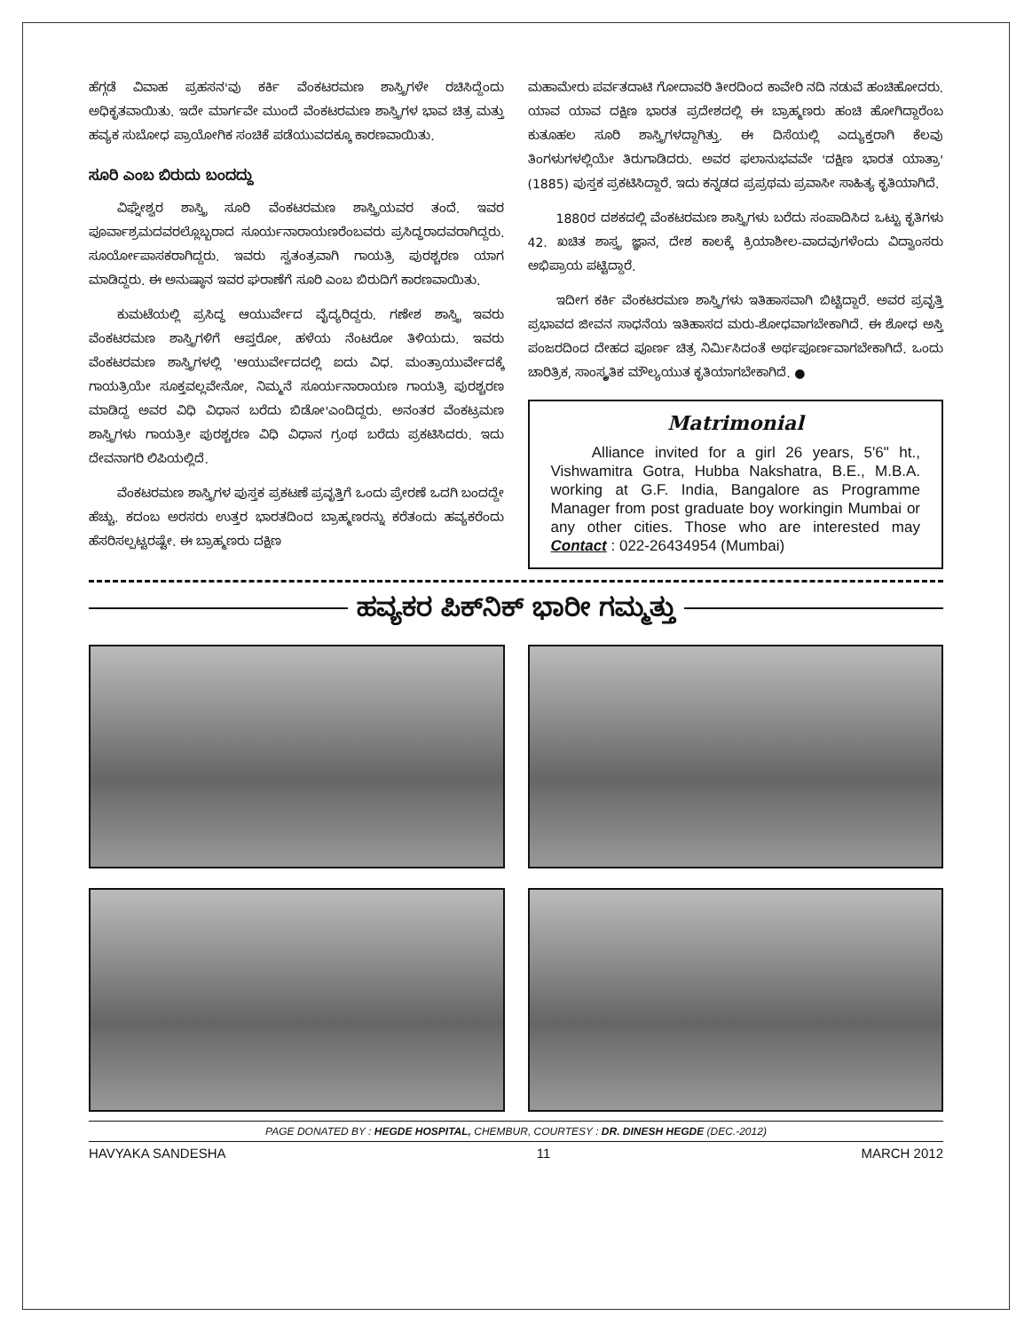ಹೆಗ್ಗಡೆ ವಿವಾಹ ಪ್ರಹಸನ'ವು ಕರ್ಕಿ ವೆಂಕಟರಮಣ ಶಾಸ್ತ್ರಿಗಳೇ ರಚಿಸಿದ್ದೆಂದು ಅಧಿಕೃತವಾಯಿತು. ಇದೇ ಮಾರ್ಗವೇ ಮುಂದೆ ವೆಂಕಟರಮಣ ಶಾಸ್ತ್ರಿಗಳ ಭಾವ ಚಿತ್ರ ಮತ್ತು ಹವ್ಯಕ ಸುಬೋಧ ಪ್ರಾಯೋಗಿಕ ಸಂಚಿಕೆ ಪಡೆಯುವದಕ್ಕೂ ಕಾರಣವಾಯಿತು.
ಸೂರಿ ಎಂಬ ಬಿರುದು ಬಂದದ್ದು
ವಿಘ್ನೇಶ್ವರ ಶಾಸ್ತ್ರಿ ಸೂರಿ ವೆಂಕಟರಮಣ ಶಾಸ್ತ್ರಿಯವರ ತಂದೆ. ಇವರ ಪೂರ್ವಾಶ್ರಮದವರಲ್ಲೊಬ್ಬರಾದ ಸೂರ್ಯನಾರಾಯಣರೆಂಬವರು ಪ್ರಸಿದ್ಧರಾದವರಾಗಿದ್ದರು. ಸೂರ್ಯೋಪಾಸಕರಾಗಿದ್ದರು. ಇವರು ಸ್ವತಂತ್ರವಾಗಿ ಗಾಯತ್ರಿ ಪುರಶ್ಚರಣ ಯಾಗ ಮಾಡಿದ್ದರು. ಈ ಅನುಷ್ಠಾನ ಇವರ ಘರಾಣೆಗೆ ಸೂರಿ ಎಂಬ ಬಿರುದಿಗೆ ಕಾರಣವಾಯಿತು.
ಕುಮಟೆಯಲ್ಲಿ ಪ್ರಸಿದ್ಧ ಆಯುರ್ವೇದ ವೈದ್ಯರಿದ್ದರು. ಗಣೇಶ ಶಾಸ್ತ್ರಿ ಇವರು ವೆಂಕಟರಮಣ ಶಾಸ್ತ್ರಿಗಳಿಗೆ ಆಪ್ತರೋ, ಹಳೆಯ ನೆಂಟರೋ ತಿಳಿಯದು. ಇವರು ವೆಂಕಟರಮಣ ಶಾಸ್ತ್ರಿಗಳಲ್ಲಿ 'ಆಯುರ್ವೇದದಲ್ಲಿ ಐದು ವಿಧ. ಮಂತ್ರಾಯುರ್ವೇದಕ್ಕೆ ಗಾಯತ್ರಿಯೇ ಸೂಕ್ತವಲ್ಲವೇನೋ, ನಿಮ್ಮನೆ ಸೂರ್ಯನಾರಾಯಣ ಗಾಯತ್ರಿ ಪುರಶ್ಚರಣ ಮಾಡಿದ್ದ ಅವರ ವಿಧಿ ವಿಧಾನ ಬರೆದು ಬಿಡೋ'ಎಂದಿದ್ದರು. ಅನಂತರ ವೆಂಕಟ್ರಮಣ ಶಾಸ್ತ್ರಿಗಳು ಗಾಯತ್ರೀ ಪುರಶ್ಚರಣ ವಿಧಿ ವಿಧಾನ ಗ್ರಂಥ ಬರೆದು ಪ್ರಕಟಿಸಿದರು. ಇದು ದೇವನಾಗರಿ ಲಿಪಿಯಲ್ಲಿದೆ.
ವೆಂಕಟರಮಣ ಶಾಸ್ತ್ರಿಗಳ ಪುಸ್ತಕ ಪ್ರಕಟಣೆ ಪ್ರವೃತ್ತಿಗೆ ಒಂದು ಪ್ರೇರಣೆ ಒದಗಿ ಬಂದದ್ದೇ ಹೆಚ್ಚು. ಕದಂಬ ಅರಸರು ಉತ್ತರ ಭಾರತದಿಂದ ಬ್ರಾಹ್ಮಣರನ್ನು ಕರೆತಂದು ಹವ್ಯಕರೆಂದು ಹೆಸರಿಸಲ್ಪಟ್ಟರಷ್ಟೇ. ಈ ಬ್ರಾಹ್ಮಣರು ದಕ್ಷಿಣ
ಮಹಾಮೇರು ಪರ್ವತದಾಟಿ ಗೋದಾವರಿ ತೀರದಿಂದ ಕಾವೇರಿ ನದಿ ನಡುವೆ ಹಂಚಿಹೋದರು. ಯಾವ ಯಾವ ದಕ್ಷಿಣ ಭಾರತ ಪ್ರದೇಶದಲ್ಲಿ ಈ ಬ್ರಾಹ್ಮಣರು ಹಂಚಿ ಹೋಗಿದ್ದಾರೆಂಬ ಕುತೂಹಲ ಸೂರಿ ಶಾಸ್ತ್ರಿಗಳದ್ದಾಗಿತ್ತು. ಈ ದಿಸೆಯಲ್ಲಿ ಎದ್ಯುಕ್ತರಾಗಿ ಕೆಲವು ತಿಂಗಳುಗಳಲ್ಲಿಯೇ ತಿರುಗಾಡಿದರು. ಅವರ ಫಲಾನುಭವವೇ 'ದಕ್ಷಿಣ ಭಾರತ ಯಾತ್ರಾ' (1885) ಪುಸ್ತಕ ಪ್ರಕಟಿಸಿದ್ದಾರೆ. ಇದು ಕನ್ನಡದ ಪ್ರಪ್ರಥಮ ಪ್ರವಾಸೀ ಸಾಹಿತ್ಯ ಕೃತಿಯಾಗಿದೆ.
1880ರ ದಶಕದಲ್ಲಿ ವೆಂಕಟರಮಣ ಶಾಸ್ತ್ರಿಗಳು ಬರೆದು ಸಂಪಾದಿಸಿದ ಒಟ್ಟು ಕೃತಿಗಳು 42. ಖಚಿತ ಶಾಸ್ತ್ರ ಜ್ಞಾನ, ದೇಶ ಕಾಲಕ್ಕೆ ಕ್ರಿಯಾಶೀಲ-ವಾದವುಗಳೆಂದು ವಿದ್ವಾಂಸರು ಅಭಿಪ್ರಾಯ ಪಟ್ಟಿದ್ದಾರೆ.
ಇದೀಗ ಕರ್ಕಿ ವೆಂಕಟರಮಣ ಶಾಸ್ತ್ರಿಗಳು ಇತಿಹಾಸವಾಗಿ ಬಿಟ್ಟಿದ್ದಾರೆ. ಅವರ ಪ್ರವೃತ್ತಿ ಪ್ರಭಾವದ ಜೀವನ ಸಾಧನೆಯ ಇತಿಹಾಸದ ಮರು-ಶೋಧವಾಗಬೇಕಾಗಿದೆ. ಈ ಶೋಧ ಅಸ್ತಿ ಪಂಜರದಿಂದ ದೇಹದ ಪೂರ್ಣ ಚಿತ್ರ ನಿರ್ಮಿಸಿದಂತೆ ಅರ್ಥಪೂರ್ಣವಾಗಬೇಕಾಗಿದೆ. ಒಂದು ಚಾರಿತ್ರಿಕ, ಸಾಂಸ್ಕೃತಿಕ ಮೌಲ್ಯಯುತ ಕೃತಿಯಾಗಬೇಕಾಗಿದೆ. ●
Matrimonial
Alliance invited for a girl 26 years, 5'6" ht., Vishwamitra Gotra, Hubba Nakshatra, B.E., M.B.A. working at G.F. India, Bangalore as Programme Manager from post graduate boy workingin Mumbai or any other cities. Those who are interested may Contact : 022-26434954 (Mumbai)
ಹವ್ಯಕರ ಪಿಕ್‌ನಿಕ್ ಭಾರೀ ಗಮ್ಮತ್ತು
PAGE DONATED BY : HEGDE HOSPITAL, CHEMBUR, COURTESY : DR. DINESH HEGDE (DEC.-2012)
HAVYAKA SANDESHA 11 MARCH 2012